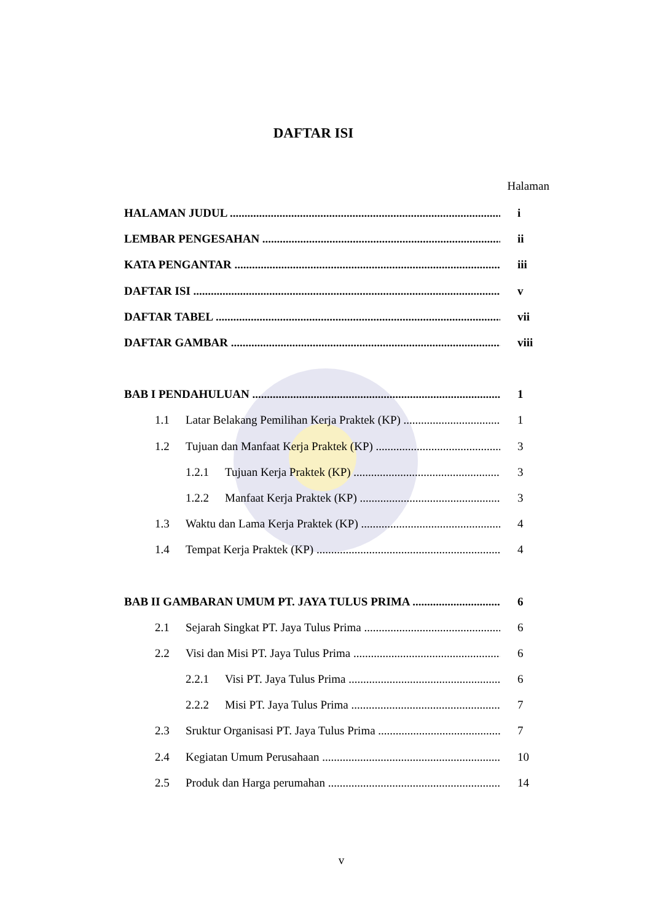DAFTAR ISI
Halaman
HALAMAN JUDUL i
LEMBAR PENGESAHAN ii
KATA PENGANTAR iii
DAFTAR ISI v
DAFTAR TABEL vii
DAFTAR GAMBAR viii
BAB I PENDAHULUAN 1
1.1 Latar Belakang Pemilihan Kerja Praktek (KP) 1
1.2 Tujuan dan Manfaat Kerja Praktek (KP) 3
1.2.1 Tujuan Kerja Praktek (KP) 3
1.2.2 Manfaat Kerja Praktek (KP) 3
1.3 Waktu dan Lama Kerja Praktek (KP) 4
1.4 Tempat Kerja Praktek (KP) 4
BAB II GAMBARAN UMUM PT. JAYA TULUS PRIMA 6
2.1 Sejarah Singkat PT. Jaya Tulus Prima 6
2.2 Visi dan Misi PT. Jaya Tulus Prima 6
2.2.1 Visi PT. Jaya Tulus Prima 6
2.2.2 Misi PT. Jaya Tulus Prima 7
2.3 Sruktur Organisasi PT. Jaya Tulus Prima 7
2.4 Kegiatan Umum Perusahaan 10
2.5 Produk dan Harga perumahan 14
v